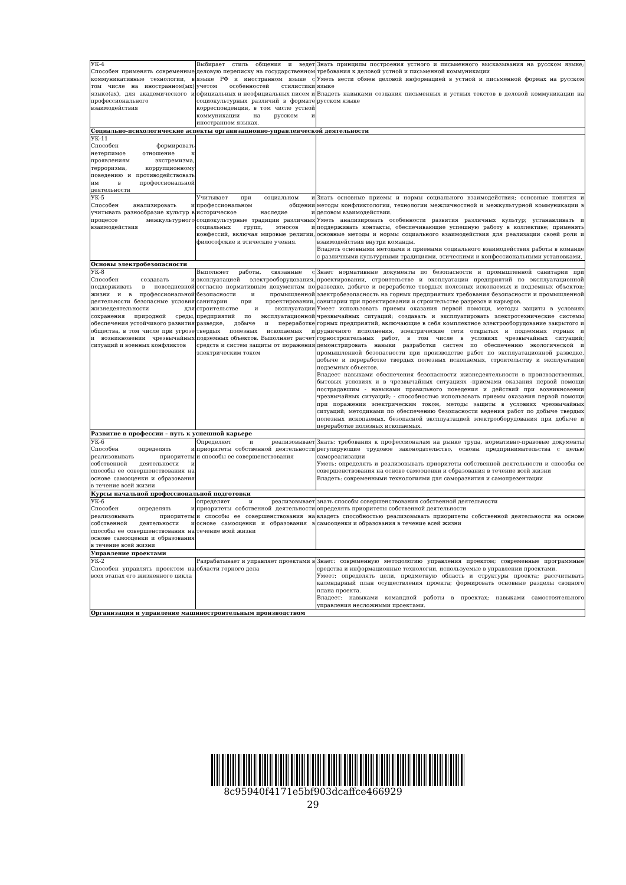| УК-4 Способен применять современные коммуникативные технологии, в том числе на иностранном(ых) языке(ах), для академического и профессионального взаимодействия | Выбирает стиль общения и ведет деловую переписку на государственном языке РФ и иностранном языке с учетом особенностей стилистики официальных и неофициальных писем и социокультурных различий в формате корреспонденции, в том числе устной коммуникации на русском и иностранном языках. | Знать принципы построения устного и письменного высказывания на русском языке; требования к деловой устной и письменной коммуникации Уметь вести обмен деловой информацией в устной и письменной формах на русском языке Владеть навыками создания письменных и устных текстов в деловой коммуникации на русском языке |
| Социально-психологические аспекты организационно-управленческой деятельности | | |
| УК-11 Способен формировать нетерпимое отношение к проявлениям экстремизма, терроризма, коррупционному поведению и противодействовать им в профессиональной деятельности | | |
| УК-5 Способен анализировать и учитывать разнообразие культур в процессе межкультурного взаимодействия | Учитывает при социальном и профессиональном общении историческое наследие и социокультурные традиции различных социальных групп, этносов и конфессий, включая мировые религии, философские и этические учения. | Знать основные приемы и нормы социального взаимодействия; основные понятия и методы конфликтологии, технологии межличностной и межкультурной коммуникации в деловом взаимодействии. Уметь анализировать особенности развития различных культур; устанавливать и поддерживать контакты, обеспечивающие успешную работу в коллективе; применять основные методы и нормы социального взаимодействия для реализации своей роли и взаимодействия внутри команды. Владеть основными методами и приемами социального взаимодействия работы в команде с различными культурными традициями, этическими и конфессиональными установками. |
| Основы электробезопасности | | |
| УК-8 Способен создавать и поддерживать в повседневной жизни и в профессиональной деятельности безопасные условия жизнедеятельности для сохранения природной среды, обеспечения устойчивого развития общества, в том числе при угрозе и возникновении чрезвычайных ситуаций и военных конфликтов | Выполняет работы, связанные с эксплуатацией электрооборудования, согласно нормативным документам по безопасности и промышленной санитарии при проектировании, строительстве и эксплуатации предприятий по эксплуатационной разведке, добыче и переработке твердых полезных ископаемых и подземных объектов. Выполняет расчет средств и систем защиты от поражения электрическим током | Знает нормативные документы по безопасности и промышленной санитарии при проектировании, строительстве и эксплуатации предприятий по эксплуатационной разведке, добыче и переработке твердых полезных ископаемых и подземных объектов; электробезопасность на горных предприятиях требования безопасности и промышленной санитарии при проектировании и строительстве разрезов и карьеров. Умеет использовать приемы оказания первой помощи, методы защиты в условиях чрезвычайных ситуаций; создавать и эксплуатировать электротехнические системы горных предприятий, включающие в себя комплектное электрооборудование закрытого и рудничного исполнения, электрические сети открытых и подземных горных и горностроительных работ, в том числе в условиях чрезвычайных ситуаций; демонстрировать навыки разработки систем по обеспечению экологической и промышленной безопасности при производстве работ по эксплуатационной разведке, добыче и переработке твердых полезных ископаемых, строительству и эксплуатации подземных объектов. Владеет навыками обеспечения безопасности жизнедеятельности в производственных, бытовых условиях и в чрезвычайных ситуациях -приемами оказания первой помощи пострадавшим - навыками правильного поведения и действий при возникновении чрезвычайных ситуаций; - способностью использовать приемы оказания первой помощи при поражении электрическим током, методы защиты в условиях чрезвычайных ситуаций; методиками по обеспечению безопасности ведения работ по добыче твердых полезных ископаемых. безопасной эксплуатацией электрооборудования при добыче и переработке полезных ископаемых. |
| Развитие в профессии – путь к успешной карьере | | |
| УК-6 Способен определять и реализовывать приоритеты собственной деятельности и способы ее совершенствования на основе самооценки и образования в течение всей жизни | Определяет и реализовывает приоритеты собственной деятельности и способы ее совершенствования | Знать: требования к профессионалам на рынке труда, нормативно-правовые документы регулирующие трудовое законодательство, основы предпринимательства с целью самореализации Уметь: определять и реализовывать приоритеты собственной деятельности и способы ее совершенствования на основе самооценки и образования в течение всей жизни Владеть: современными технологиями для саморазвития и самопрезентации |
| Курсы начальной профессиональной подготовки | | |
| УК-6 Способен определять и реализовывать приоритеты собственной деятельности и способы ее совершенствования на основе самооценки и образования в течение всей жизни | определяет и реализовывает приоритеты собственной деятельности и способы ее совершенствования на основе самооценки и образования в течение всей жизни | знать способы совершенствования собственной деятельности определять приоритеты собственной деятельности владеть способностью реализовывать приоритеты собственной деятельности на основе самооценки и образования в течение всей жизни |
| Управление проектами | | |
| УК-2 Способен управлять проектом на всех этапах его жизненного цикла | Разрабатывает и управляет проектами в области горного дела | Знает: современную методологию управления проектом; современные программные средства и информационные технологии, используемые в управлении проектами. Умеет: определять цели, предметную область и структуры проекта; рассчитывать календарный план осуществления проекта; формировать основные разделы сводного плана проекта. Владеет: навыками командной работы в проектах; навыками самостоятельного управления несложными проектами. |
| Организация и управление машиностроительным производством | | |
8c95940f4171e5bf903dcaffce466929
29